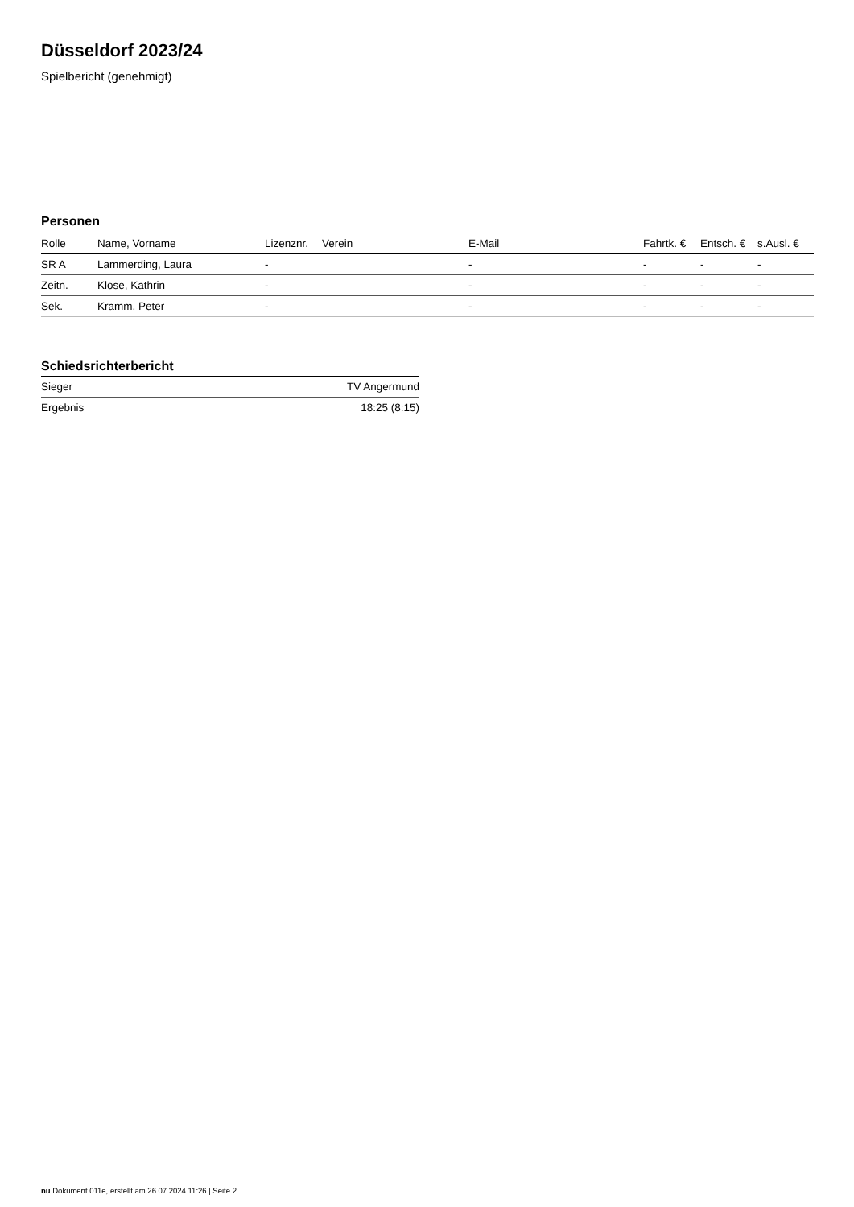Düsseldorf 2023/24
Spielbericht (genehmigt)
Personen
| Rolle | Name, Vorname | Lizenznr. | Verein | E-Mail | Fahrtk. € | Entsch. € | s.Ausl. € |
| --- | --- | --- | --- | --- | --- | --- | --- |
| SR A | Lammerding, Laura | - | | - | - | - | - |
| Zeitn. | Klose, Kathrin | - | | - | - | - | - |
| Sek. | Kramm, Peter | - | | - | - | - | - |
Schiedsrichterbericht
| Sieger | TV Angermund |
| Ergebnis | 18:25 (8:15) |
nu.Dokument 011e, erstellt am 26.07.2024 11:26 | Seite 2